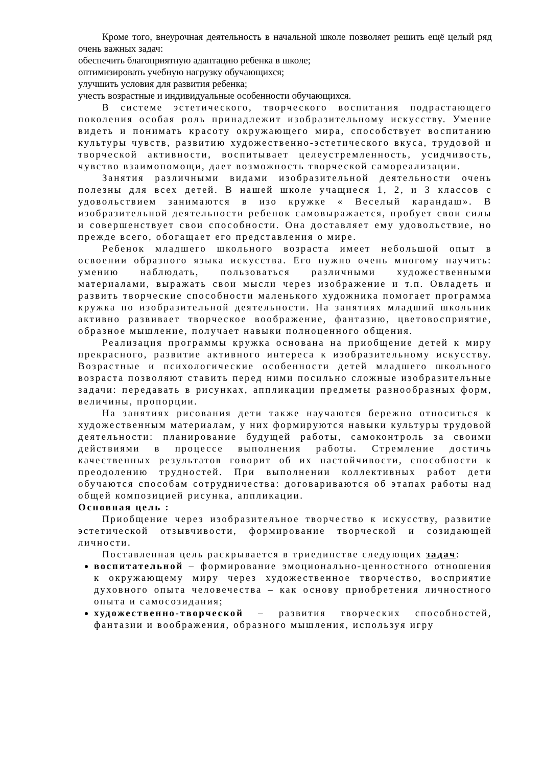Кроме того, внеурочная деятельность в начальной школе позволяет решить ещё целый ряд очень важных задач:
обеспечить благоприятную адаптацию ребенка в школе;
оптимизировать учебную нагрузку обучающихся;
улучшить условия для развития ребенка;
учесть возрастные и индивидуальные особенности обучающихся.
В системе эстетического, творческого воспитания подрастающего поколения особая роль принадлежит изобразительному искусству. Умение видеть и понимать красоту окружающего мира, способствует воспитанию культуры чувств, развитию художественно-эстетического вкуса, трудовой и творческой активности, воспитывает целеустремленность, усидчивость, чувство взаимопомощи, дает возможность творческой самореализации.
Занятия различными видами изобразительной деятельности очень полезны для всех детей. В нашей школе учащиеся 1, 2, и 3 классов с удовольствием занимаются в изо кружке « Веселый карандаш». В изобразительной деятельности ребенок самовыражается, пробует свои силы и совершенствует свои способности. Она доставляет ему удовольствие, но прежде всего, обогащает его представления о мире.
Ребенок младшего школьного возраста имеет небольшой опыт в освоении образного языка искусства. Его нужно очень многому научить: умению наблюдать, пользоваться различными художественными материалами, выражать свои мысли через изображение и т.п. Овладеть и развить творческие способности маленького художника помогает программа кружка по изобразительной деятельности. На занятиях младший школьник активно развивает творческое воображение, фантазию, цветовосприятие, образное мышление, получает навыки полноценного общения.
Реализация программы кружка основана на приобщение детей к миру прекрасного, развитие активного интереса к изобразительному искусству. Возрастные и психологические особенности детей младшего школьного возраста позволяют ставить перед ними посильно сложные изобразительные задачи: передавать в рисунках, аппликации предметы разнообразных форм, величины, пропорции.
На занятиях рисования дети также научаются бережно относиться к художественным материалам, у них формируются навыки культуры трудовой деятельности: планирование будущей работы, самоконтроль за своими действиями в процессе выполнения работы. Стремление достичь качественных результатов говорит об их настойчивости, способности к преодолению трудностей. При выполнении коллективных работ дети обучаются способам сотрудничества: договариваются об этапах работы над общей композицией рисунка, аппликации.
Основная цель :
Приобщение через изобразительное творчество к искусству, развитие эстетической отзывчивости, формирование творческой и созидающей личности.
Поставленная цель раскрывается в триединстве следующих задач:
воспитательной – формирование эмоционально-ценностного отношения к окружающему миру через художественное творчество, восприятие духовного опыта человечества – как основу приобретения личностного опыта и самосозидания;
художественно-творческой – развития творческих способностей, фантазии и воображения, образного мышления, используя игру